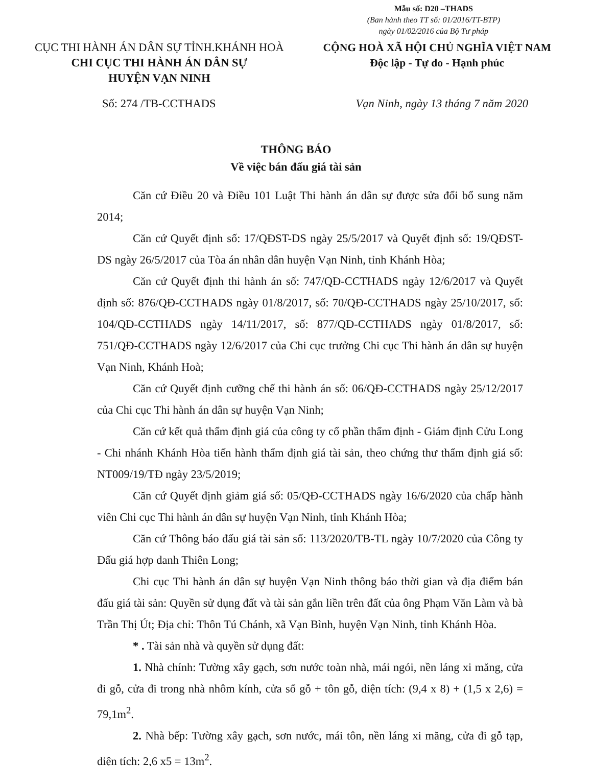Mẫu số: D20 –THADS
(Ban hành theo TT số: 01/2016/TT-BTP)
ngày 01/02/2016 của Bộ Tư pháp
CỤC THI HÀNH ÁN DÂN SỰ TỈNH.KHÁNH HOÀ
CHI CỤC THI HÀNH ÁN DÂN SỰ
HUYỆN VẠN NINH
CỘNG HOÀ XÃ HỘI CHỦ NGHĨA VIỆT NAM
Độc lập - Tự do - Hạnh phúc
Số: 274 /TB-CCTHADS Vạn Ninh, ngày 13 tháng 7 năm 2020
THÔNG BÁO
Về việc bán đấu giá tài sản
Căn cứ Điều 20 và Điều 101 Luật Thi hành án dân sự được sửa đổi bổ sung năm 2014;
Căn cứ Quyết định số: 17/QĐST-DS ngày 25/5/2017 và Quyết định số: 19/QĐST-DS ngày 26/5/2017 của Tòa án nhân dân huyện Vạn Ninh, tỉnh Khánh Hòa;
Căn cứ Quyết định thi hành án số: 747/QĐ-CCTHADS ngày 12/6/2017 và Quyết định số: 876/QĐ-CCTHADS ngày 01/8/2017, số: 70/QĐ-CCTHADS ngày 25/10/2017, số: 104/QĐ-CCTHADS ngày 14/11/2017, số: 877/QĐ-CCTHADS ngày 01/8/2017, số: 751/QĐ-CCTHADS ngày 12/6/2017 của Chi cục trưởng Chi cục Thi hành án dân sự huyện Vạn Ninh, Khánh Hoà;
Căn cứ Quyết định cưỡng chế thi hành án số: 06/QĐ-CCTHADS ngày 25/12/2017 của Chi cục Thi hành án dân sự huyện Vạn Ninh;
Căn cứ kết quả thẩm định giá của công ty cổ phần thẩm định - Giám định Cửu Long - Chi nhánh Khánh Hòa tiến hành thẩm định giá tài sản, theo chứng thư thẩm định giá số: NT009/19/TĐ ngày 23/5/2019;
Căn cứ Quyết định giảm giá số: 05/QĐ-CCTHADS ngày 16/6/2020 của chấp hành viên Chi cục Thi hành án dân sự huyện Vạn Ninh, tỉnh Khánh Hòa;
Căn cứ Thông báo đấu giá tài sản số: 113/2020/TB-TL ngày 10/7/2020 của Công ty Đấu giá hợp danh Thiên Long;
Chi cục Thi hành án dân sự huyện Vạn Ninh thông báo thời gian và địa điểm bán đấu giá tài sản: Quyền sử dụng đất và tài sản gắn liền trên đất của ông Phạm Văn Làm và bà Trần Thị Út; Địa chỉ: Thôn Tú Chánh, xã Vạn Bình, huyện Vạn Ninh, tỉnh Khánh Hòa.
* . Tài sản nhà và quyền sử dụng đất:
1. Nhà chính: Tường xây gạch, sơn nước toàn nhà, mái ngói, nền láng xi măng, cửa đi gỗ, cửa đi trong nhà nhôm kính, cửa sổ gỗ + tôn gỗ, diện tích: (9,4 x 8) + (1,5 x 2,6) = 79,1m<sup>2</sup>.
2. Nhà bếp: Tường xây gạch, sơn nước, mái tôn, nền láng xi măng, cửa đi gỗ tạp, diện tích: 2,6 x5 = 13m<sup>2</sup>.